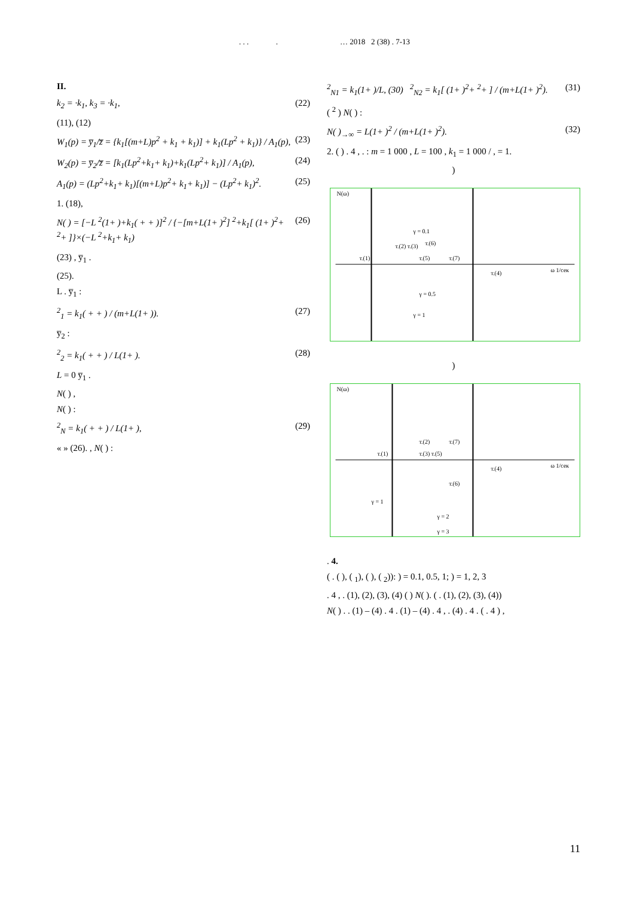. . . . … 2018 2 (38) . 7-13
II.
k<sub>2</sub> = ·k<sub>1</sub>, k<sub>3</sub> = ·k<sub>1</sub>, (22)
(11), (12)
W<sub>1</sub>(p) = y̅<sub>1</sub>/z̅ = {k<sub>1</sub>[(m+L)p<sup>2</sup> + k<sub>1</sub> + k<sub>1</sub>)] + k<sub>1</sub>(Lp<sup>2</sup> + k<sub>1</sub>)} / A<sub>1</sub>(p), (23)
W<sub>2</sub>(p) = y̅<sub>2</sub>/z̅ = [k<sub>1</sub>(Lp<sup>2</sup>+k<sub>1</sub>+ k<sub>1</sub>)+k<sub>1</sub>(Lp<sup>2</sup>+ k<sub>1</sub>)] / A<sub>1</sub>(p), (24)
A<sub>1</sub>(p) = (Lp<sup>2</sup>+k<sub>1</sub>+ k<sub>1</sub>)[(m+L)p<sup>2</sup>+ k<sub>1</sub>+ k<sub>1</sub>)] − (Lp<sup>2</sup>+ k<sub>1</sub>)<sup>2</sup>. (25)
1. (18),
N( ) = [−L <sup>2</sup>(1+ )+k<sub>1</sub>( + + )]<sup>2</sup> / {−[m+L(1+ )<sup>2</sup>] <sup>2</sup>+k<sub>1</sub>[ (1+ )<sup>2</sup>+ <sup>2</sup>+ ]}×(−L <sup>2</sup>+k<sub>1</sub>+ k<sub>1</sub>) (26)
(23) , y̅<sub>1</sub> .
(25).
L . y̅<sub>1</sub> :
<sup>2</sup> <sub>1</sub> = k<sub>1</sub>( + + ) / (m+L(1+ )). (27)
y̅<sub>2</sub> :
<sup>2</sup> <sub>2</sub> = k<sub>1</sub>( + + ) / L(1+ ). (28)
L = 0 y̅<sub>1</sub> .
N( ) ,
N( ) :
<sup>2</sup> <sub>N</sub> = k<sub>1</sub>( + + ) / L(1+ ), (29)
« » (26). , N( ) :
<sup>2</sup> <sub>N1</sub> = k<sub>1</sub>(1+ )/L, (30) <sup>2</sup><sub>N2</sub> = k<sub>1</sub>[ (1+ )<sup>2</sup>+ <sup>2</sup>+ ] / (m+L(1+ )<sup>2</sup>). (31)
( <sup>2</sup> ) N( ) :
N( )<sub>→∞</sub> = L(1+ )<sup>2</sup> / (m+L(1+ )<sup>2</sup>). (32)
2. ( ) . 4 , . : m = 1 000 , L = 100 , k<sub>1</sub> = 1 000 / , = 1.
)
N(ω)
т.(1)
т.(5)
т.(7)
т.(2) т.(3)
т.(6)
т.(4)
γ = 0.5
γ = 1
γ = 0.1
ω 1/сек
)
N(ω)
т.(1)
т.(3) т.(5)
т.(2)
т.(7)
т.(6)
т.(4)
γ = 1
γ = 2
γ = 3
ω 1/сек
. 4.
( . ( ), ( <sub>1</sub>), ( ), ( <sub>2</sub>)): ) = 0.1, 0.5, 1; ) = 1, 2, 3
. 4 , . (1), (2), (3), (4) ( ) N( ). ( . (1), (2), (3), (4))
N( ) . . (1) – (4) . 4 . (1) – (4) . 4 , . (4) . 4 . ( . 4 ) ,
11